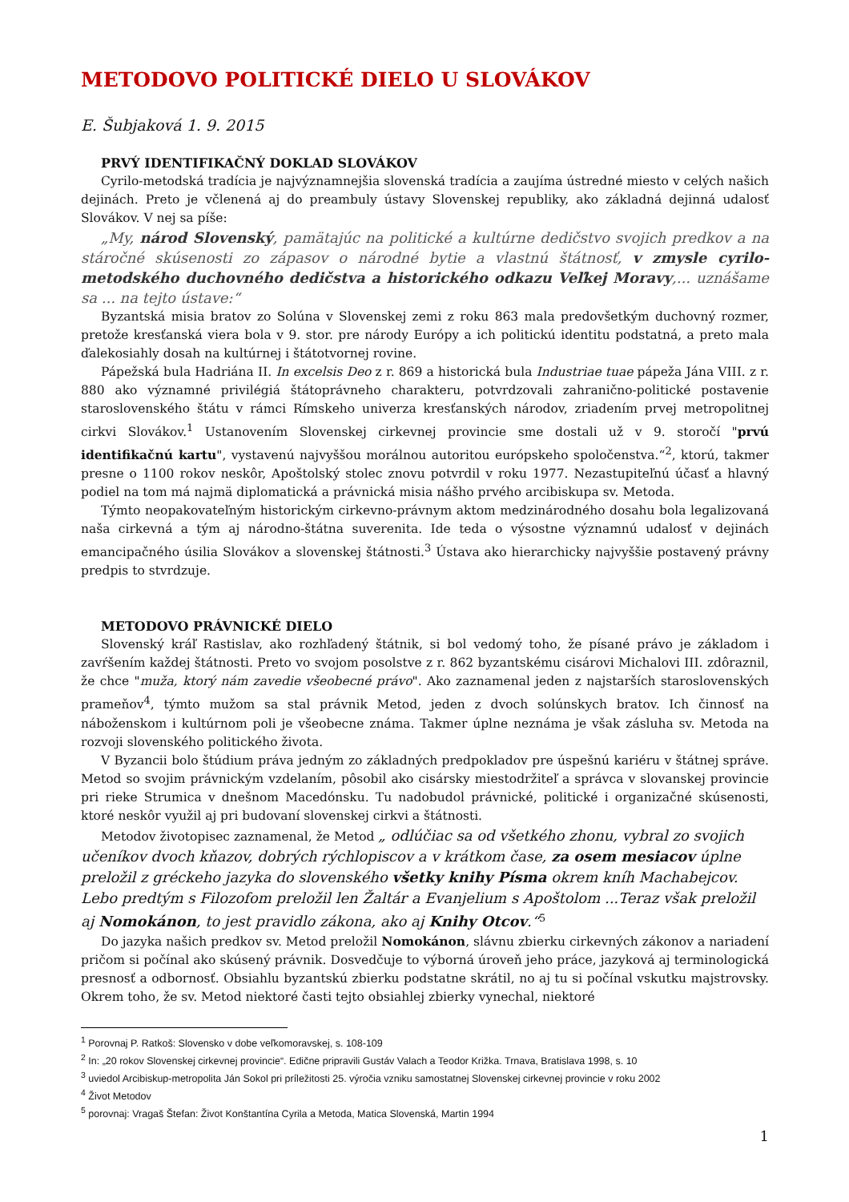METODOVO POLITICKÉ DIELO U SLOVÁKOV
E. Šubjaková 1. 9. 2015
PRVÝ IDENTIFIKAČNÝ DOKLAD SLOVÁKOV
Cyrilo-metodská tradícia je najvýznamnejšia slovenská tradícia a zaujíma ústredné miesto v celých našich dejinách. Preto je včlenená aj do preambuly ústavy Slovenskej republiky, ako základná dejinná udalosť Slovákov. V nej sa píše:
„My, národ Slovenský, pamätajúc na politické a kultúrne dedičstvo svojich predkov a na stáročné skúsenosti zo zápasov o národné bytie a vlastnú štátnosť, v zmysle cyrilo-metodského duchovného dedičstva a historického odkazu Veľkej Moravy,... uznášame sa ... na tejto ústave:“
Byzantská misia bratov zo Solúna v Slovenskej zemi z roku 863 mala predovšetkým duchovný rozmer, pretože kresťanská viera bola v 9. stor. pre národy Európy a ich politickú identitu podstatná, a preto mala ďalekosiahly dosah na kultúrnej i štátotvornej rovine.
Pápežská bula Hadriána II. In excelsis Deo z r. 869 a historická bula Industriae tuae pápeža Jána VIII. z r. 880 ako významné privilégiá štátoprávneho charakteru, potvrdzovali zahranično-politické postavenie staroslovenského štátu v rámci Rímskeho univerza kresťanských národov, zriadením prvej metropolitnej cirkvi Slovákov.<sup>1</sup> Ustanovením Slovenskej cirkevnej provincie sme dostali už v 9. storočí "prvú identifikačnú kartu", vystavenú najvyššou morálnou autoritou európskeho spoločenstva.“<sup>2</sup>, ktorú, takmer presne o 1100 rokov neskôr, Apoštolský stolec znovu potvrdil v roku 1977. Nezastupiteľnú účasť a hlavný podiel na tom má najmä diplomatická a právnická misia nášho prvého arcibiskupa sv. Metoda.
Týmto neopakovateľným historickým cirkevno-právnym aktom medzinárodného dosahu bola legalizovaná naša cirkevná a tým aj národno-štátna suverenita. Ide teda o výsostne významnú udalosť v dejinách emancipačného úsilia Slovákov a slovenskej štátnosti.<sup>3</sup> Ústava ako hierarchicky najvyššie postavený právny predpis to stvrdzuje.
METODOVO PRÁVNICKÉ DIELO
Slovenský kráľ Rastislav, ako rozhľadený štátnik, si bol vedomý toho, že písané právo je základom i zavŕšením každej štátnosti. Preto vo svojom posolstve z r. 862 byzantskému cisárovi Michalovi III. zdôraznil, že chce "muža, ktorý nám zavedie všeobecné právo". Ako zaznamenal jeden z najstarších staroslovenských prameňov<sup>4</sup>, týmto mužom sa stal právnik Metod, jeden z dvoch solúnskych bratov. Ich činnosť na náboženskom i kultúrnom poli je všeobecne známa. Takmer úplne neznáma je však zásluha sv. Metoda na rozvoji slovenského politického života.
V Byzancii bolo štúdium práva jedným zo základných predpokladov pre úspešnú kariéru v štátnej správe. Metod so svojim právnickým vzdelaním, pôsobil ako cisársky miestodržiteľ a správca v slovanskej provincie pri rieke Strumica v dnešnom Macedónsku. Tu nadobudol právnické, politické i organizačné skúsenosti, ktoré neskôr využil aj pri budovaní slovenskej cirkvi a štátnosti.
Metodov životopisec zaznamenal, že Metod „ odlúčiac sa od všetkého zhonu, vybral zo svojich učeníkov dvoch kňazov, dobrých rýchlopiscov a v krátkom čase, za osem mesiacov úplne preložil z gréckeho jazyka do slovenského všetky knihy Písma okrem kníh Machabejcov. Lebo predtým s Filozofom preložil len Žaltár a Evanjelium s Apoštolom ...Teraz však preložil aj Nomokánon, to jest pravidlo zákona, ako aj Knihy Otcov.“<sup>5</sup>
Do jazyka našich predkov sv. Metod preložil Nomokánon, slávnu zbierku cirkevných zákonov a nariadení pričom si počínal ako skúsený právnik. Dosvedčuje to výborná úroveň jeho práce, jazyková aj terminologická presnosť a odbornosť. Obsiahlu byzantskú zbierku podstatne skrátil, no aj tu si počínal vskutku majstrovsky. Okrem toho, že sv. Metod niektoré časti tejto obsiahlej zbierky vynechal, niektoré
<sup>1</sup> Porovnaj P. Ratkoš: Slovensko v dobe veľkomoravskej, s. 108-109
<sup>2</sup> In: „20 rokov Slovenskej cirkevnej provincie“. Edične pripravili Gustáv Valach a Teodor Križka. Trnava, Bratislava 1998, s. 10
<sup>3</sup> uviedol Arcibiskup-metropolita Ján Sokol pri príležitosti 25. výročia vzniku samostatnej Slovenskej cirkevnej provincie v roku 2002
<sup>4</sup> Život Metodov
<sup>5</sup> porovnaj: Vragaš Štefan: Život Konštantína Cyrila a Metoda, Matica Slovenská, Martin 1994
1